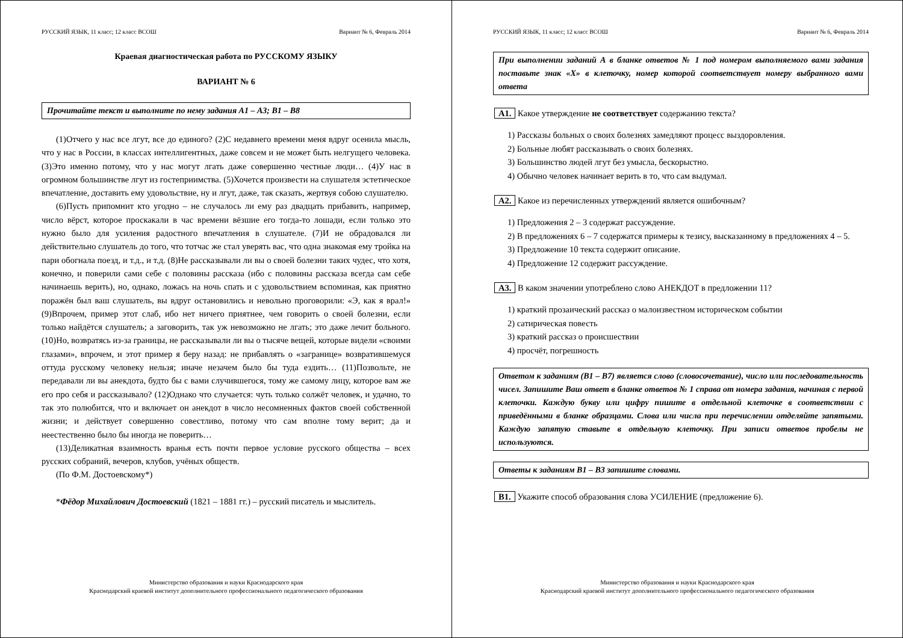РУССКИЙ ЯЗЫК, 11 класс; 12 класс ВСОШ Вариант № 6, Февраль 2014
Краевая диагностическая работа по РУССКОМУ ЯЗЫКУ
ВАРИАНТ № 6
Прочитайте текст и выполните по нему задания А1 – А3; В1 – В8
(1)Отчего у нас все лгут, все до единого? (2)С недавнего времени меня вдруг осенила мысль, что у нас в России, в классах интеллигентных, даже совсем и не может быть нелгущего человека. (3)Это именно потому, что у нас могут лгать даже совершенно честные люди… (4)У нас в огромном большинстве лгут из гостеприимства. (5)Хочется произвести на слушателя эстетическое впечатление, доставить ему удовольствие, ну и лгут, даже, так сказать, жертвуя собою слушателю.
(6)Пусть припомнит кто угодно – не случалось ли ему раз двадцать прибавить, например, число вёрст, которое проскакали в час времени вёзшие его тогда-то лошади, если только это нужно было для усиления радостного впечатления в слушателе. (7)И не обрадовался ли действительно слушатель до того, что тотчас же стал уверять вас, что одна знакомая ему тройка на пари обогнала поезд, и т.д., и т.д. (8)Не рассказывали ли вы о своей болезни таких чудес, что хотя, конечно, и поверили сами себе с половины рассказа (ибо с половины рассказа всегда сам себе начинаешь верить), но, однако, ложась на ночь спать и с удовольствием вспоминая, как приятно поражён был ваш слушатель, вы вдруг остановились и невольно проговорили: «Э, как я врал!» (9)Впрочем, пример этот слаб, ибо нет ничего приятнее, чем говорить о своей болезни, если только найдётся слушатель; а заговорить, так уж невозможно не лгать; это даже лечит больного. (10)Но, возвратясь из-за границы, не рассказывали ли вы о тысяче вещей, которые видели «своими глазами», впрочем, и этот пример я беру назад: не прибавлять о «загранице» возвратившемуся оттуда русскому человеку нельзя; иначе незачем было бы туда ездить… (11)Позвольте, не передавали ли вы анекдота, будто бы с вами случившегося, тому же самому лицу, которое вам же его про себя и рассказывало? (12)Однако что случается: чуть только солжёт человек, и удачно, то так это полюбится, что и включает он анекдот в число несомненных фактов своей собственной жизни; и действует совершенно совестливо, потому что сам вполне тому верит; да и неестественно было бы иногда не поверить…
(13)Деликатная взаимность вранья есть почти первое условие русского общества – всех русских собраний, вечеров, клубов, учёных обществ.
(По Ф.М. Достоевскому*)
*Фёдор Михайлович Достоевский (1821 – 1881 гг.) – русский писатель и мыслитель.
Министерство образования и науки Краснодарского края
Краснодарский краевой институт дополнительного профессионального педагогического образования
РУССКИЙ ЯЗЫК, 11 класс; 12 класс ВСОШ Вариант № 6, Февраль 2014
При выполнении заданий А в бланке ответов № 1 под номером выполняемого вами задания поставьте знак «Х» в клеточку, номер которой соответствует номеру выбранного вами ответа
А1. Какое утверждение не соответствует содержанию текста?
1) Рассказы больных о своих болезнях замедляют процесс выздоровления.
2) Больные любят рассказывать о своих болезнях.
3) Большинство людей лгут без умысла, бескорыстно.
4) Обычно человек начинает верить в то, что сам выдумал.
А2. Какое из перечисленных утверждений является ошибочным?
1) Предложения 2 – 3 содержат рассуждение.
2) В предложениях 6 – 7 содержатся примеры к тезису, высказанному в предложениях 4 – 5.
3) Предложение 10 текста содержит описание.
4) Предложение 12 содержит рассуждение.
А3. В каком значении употреблено слово АНЕКДОТ в предложении 11?
1) краткий прозаический рассказ о малоизвестном историческом событии
2) сатирическая повесть
3) краткий рассказ о происшествии
4) просчёт, погрешность
Ответом к заданиям (В1 – В7) является слово (словосочетание), число или последовательность чисел. Запишите Ваш ответ в бланке ответов № 1 справа от номера задания, начиная с первой клеточки. Каждую букву или цифру пишите в отдельной клеточке в соответствии с приведёнными в бланке образцами. Слова или числа при перечислении отделяйте запятыми. Каждую запятую ставьте в отдельную клеточку. При записи ответов пробелы не используются.
Ответы к заданиям В1 – В3 запишите словами.
В1. Укажите способ образования слова УСИЛЕНИЕ (предложение 6).
Министерство образования и науки Краснодарского края
Краснодарский краевой институт дополнительного профессионального педагогического образования